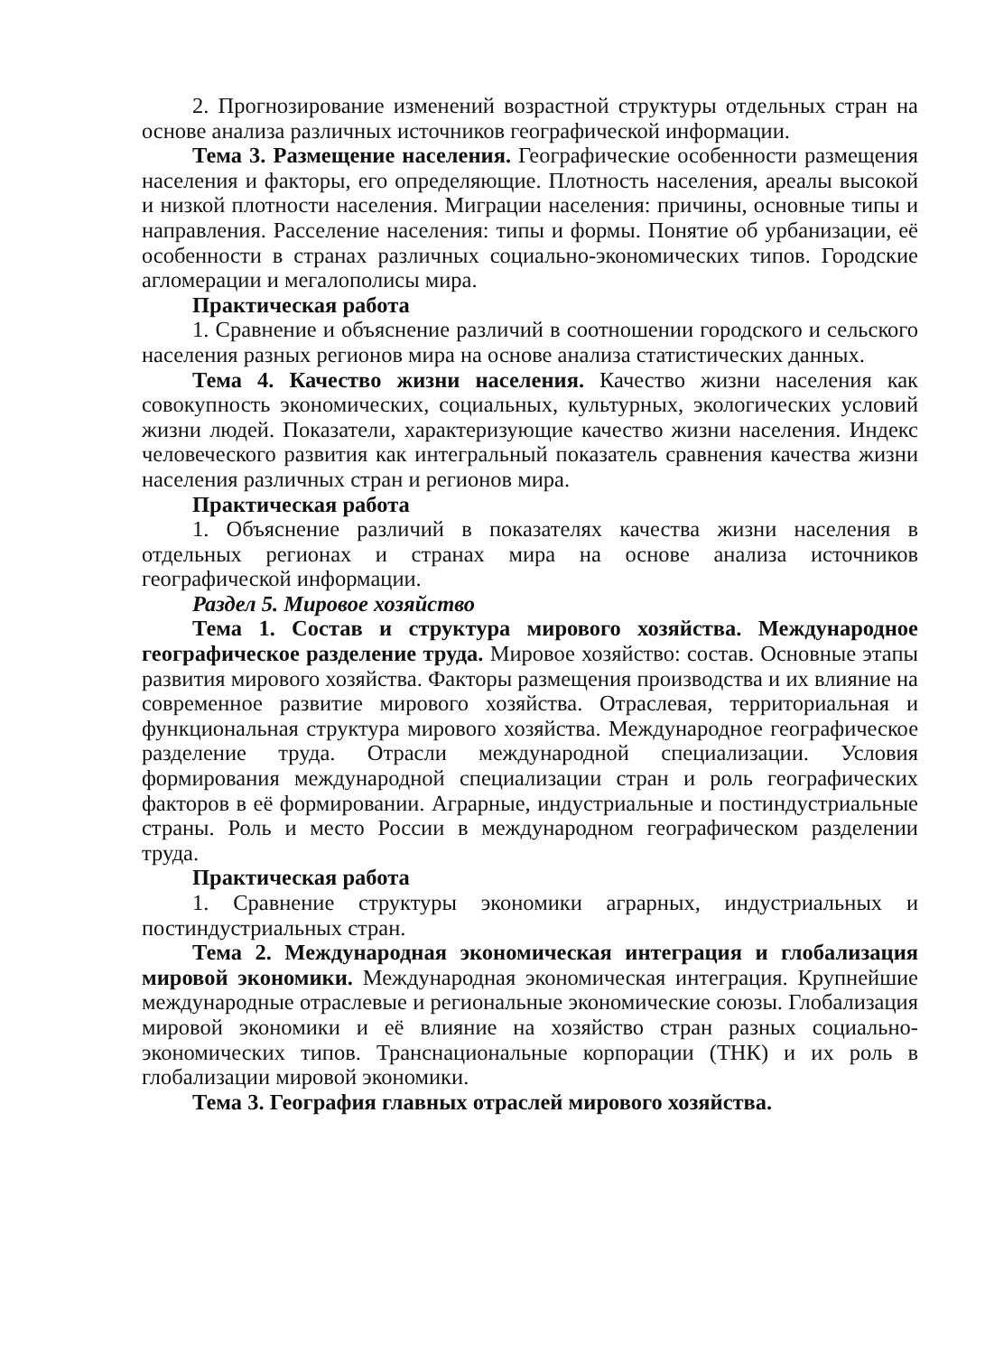2. Прогнозирование изменений возрастной структуры отдельных стран на основе анализа различных источников географической информации.
Тема 3. Размещение населения. Географические особенности размещения населения и факторы, его определяющие. Плотность населения, ареалы высокой и низкой плотности населения. Миграции населения: причины, основные типы и направления. Расселение населения: типы и формы. Понятие об урбанизации, её особенности в странах различных социально-экономических типов. Городские агломерации и мегалополисы мира.
Практическая работа
1. Сравнение и объяснение различий в соотношении городского и сельского населения разных регионов мира на основе анализа статистических данных.
Тема 4. Качество жизни населения. Качество жизни населения как совокупность экономических, социальных, культурных, экологических условий жизни людей. Показатели, характеризующие качество жизни населения. Индекс человеческого развития как интегральный показатель сравнения качества жизни населения различных стран и регионов мира.
Практическая работа
1. Объяснение различий в показателях качества жизни населения в отдельных регионах и странах мира на основе анализа источников географической информации.
Раздел 5. Мировое хозяйство
Тема 1. Состав и структура мирового хозяйства. Международное географическое разделение труда. Мировое хозяйство: состав. Основные этапы развития мирового хозяйства. Факторы размещения производства и их влияние на современное развитие мирового хозяйства. Отраслевая, территориальная и функциональная структура мирового хозяйства. Международное географическое разделение труда. Отрасли международной специализации. Условия формирования международной специализации стран и роль географических факторов в её формировании. Аграрные, индустриальные и постиндустриальные страны. Роль и место России в международном географическом разделении труда.
Практическая работа
1. Сравнение структуры экономики аграрных, индустриальных и постиндустриальных стран.
Тема 2. Международная экономическая интеграция и глобализация мировой экономики. Международная экономическая интеграция. Крупнейшие международные отраслевые и региональные экономические союзы. Глобализация мировой экономики и её влияние на хозяйство стран разных социально-экономических типов. Транснациональные корпорации (ТНК) и их роль в глобализации мировой экономики.
Тема 3. География главных отраслей мирового хозяйства.